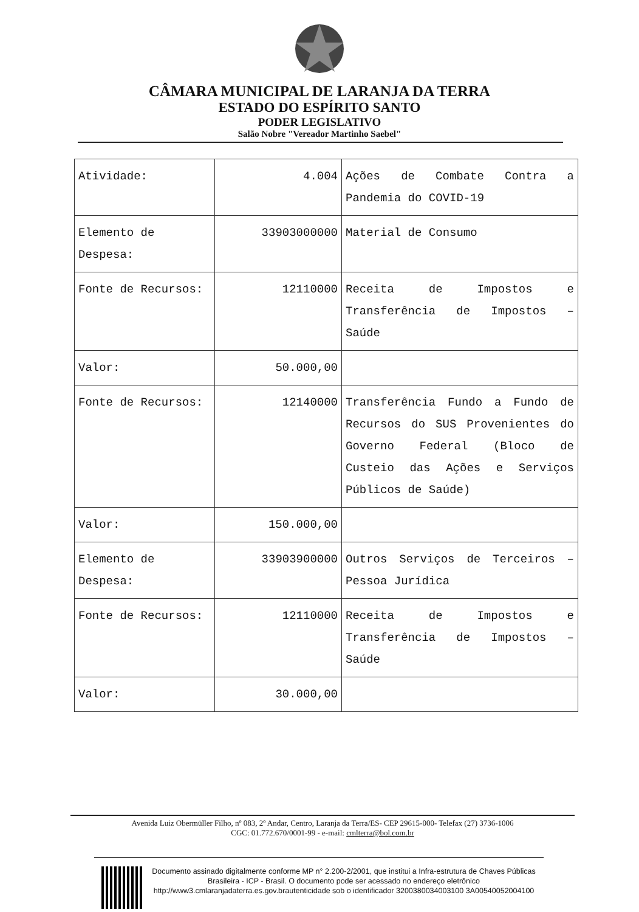CÂMARA MUNICIPAL DE LARANJA DA TERRA
ESTADO DO ESPÍRITO SANTO
PODER LEGISLATIVO
Salão Nobre "Vereador Martinho Saebel"
| Atividade: | 4.004 | Ações de Combate Contra a Pandemia do COVID-19 |
| Elemento de Despesa: | 33903000000 | Material de Consumo |
| Fonte de Recursos: | 12110000 | Receita de Impostos e Transferência de Impostos – Saúde |
| Valor: | 50.000,00 | |
| Fonte de Recursos: | 12140000 | Transferência Fundo a Fundo de Recursos do SUS Provenientes do Governo Federal (Bloco de Custeio das Ações e Serviços Públicos de Saúde) |
| Valor: | 150.000,00 | |
| Elemento de Despesa: | 33903900000 | Outros Serviços de Terceiros – Pessoa Jurídica |
| Fonte de Recursos: | 12110000 | Receita de Impostos e Transferência de Impostos – Saúde |
| Valor: | 30.000,00 | |
Avenida Luiz Obermüller Filho, nº 083, 2º Andar, Centro, Laranja da Terra/ES- CEP 29615-000- Telefax (27) 3736-1006
CGC: 01.772.670/0001-99 - e-mail: cmlterra@bol.com.br
Documento assinado digitalmente conforme MP n° 2.200-2/2001, que institui a Infra-estrutura de Chaves Públicas Brasileira - ICP - Brasil. O documento pode ser acessado no endereço eletrônico http://www3.cmlaranjadaterra.es.gov.brautenticidade sob o identificador 3200380034003100 3A00540052004100